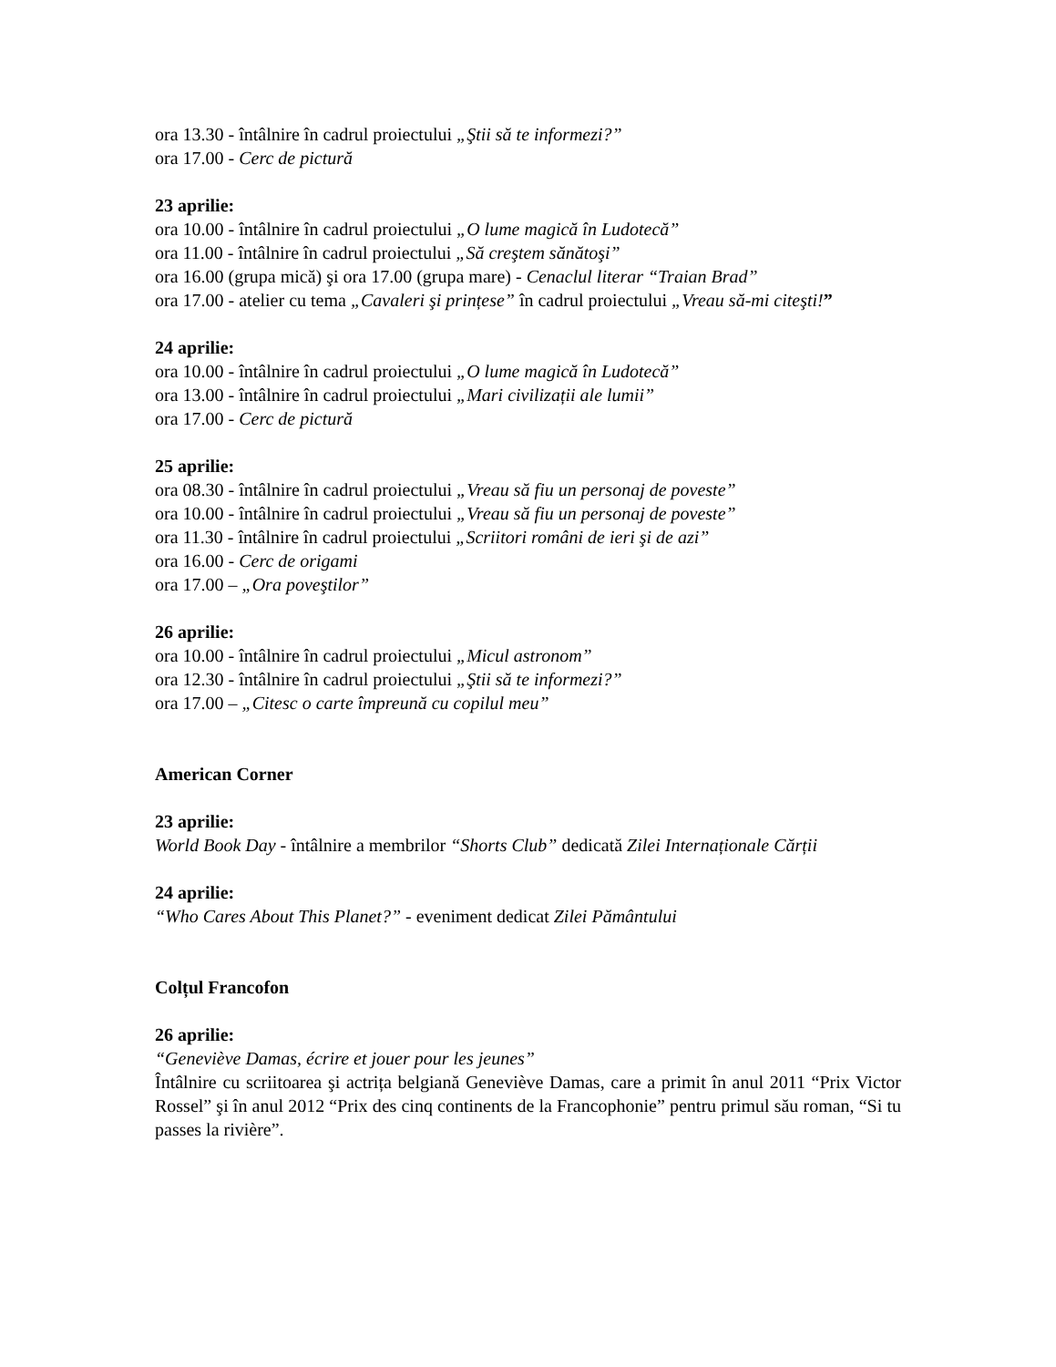ora 13.30 - întâlnire în cadrul proiectului „Ştii să te informezi?”
ora 17.00 - Cerc de pictură
23 aprilie:
ora 10.00 - întâlnire în cadrul proiectului „O lume magică în Ludotecă”
ora 11.00 - întâlnire în cadrul proiectului „Să creştem sănătoşi”
ora 16.00 (grupa mică) şi ora 17.00 (grupa mare) - Cenaclul literar “Traian Brad”
ora 17.00 - atelier cu tema „Cavaleri şi prințese” în cadrul proiectului „Vreau să-mi citeşti!”
24 aprilie:
ora 10.00 - întâlnire în cadrul proiectului „O lume magică în Ludotecă”
ora 13.00 - întâlnire în cadrul proiectului „Mari civilizații ale lumii”
ora 17.00 - Cerc de pictură
25 aprilie:
ora 08.30 - întâlnire în cadrul proiectului „Vreau să fiu un personaj de poveste”
ora 10.00 - întâlnire în cadrul proiectului „Vreau să fiu un personaj de poveste”
ora 11.30 - întâlnire în cadrul proiectului „Scriitori români de ieri şi de azi”
ora 16.00 - Cerc de origami
ora 17.00 – „Ora poveştilor”
26 aprilie:
ora 10.00 - întâlnire în cadrul proiectului „Micul astronom”
ora 12.30 - întâlnire în cadrul proiectului „Ştii să te informezi?”
ora 17.00 – „Citesc o carte împreună cu copilul meu”
American Corner
23 aprilie:
World Book Day - întâlnire a membrilor “Shorts Club” dedicată Zilei Internaționale Cărții
24 aprilie:
“Who Cares About This Planet?” - eveniment dedicat Zilei Pământului
Colțul Francofon
26 aprilie:
“Geneviève Damas, écrire et jouer pour les jeunes”
Întâlnire cu scriitoarea şi actrița belgiană Geneviève Damas, care a primit în anul 2011 “Prix Victor Rossel” şi în anul 2012 “Prix des cinq continents de la Francophonie” pentru primul său roman, “Si tu passes la rivière”.